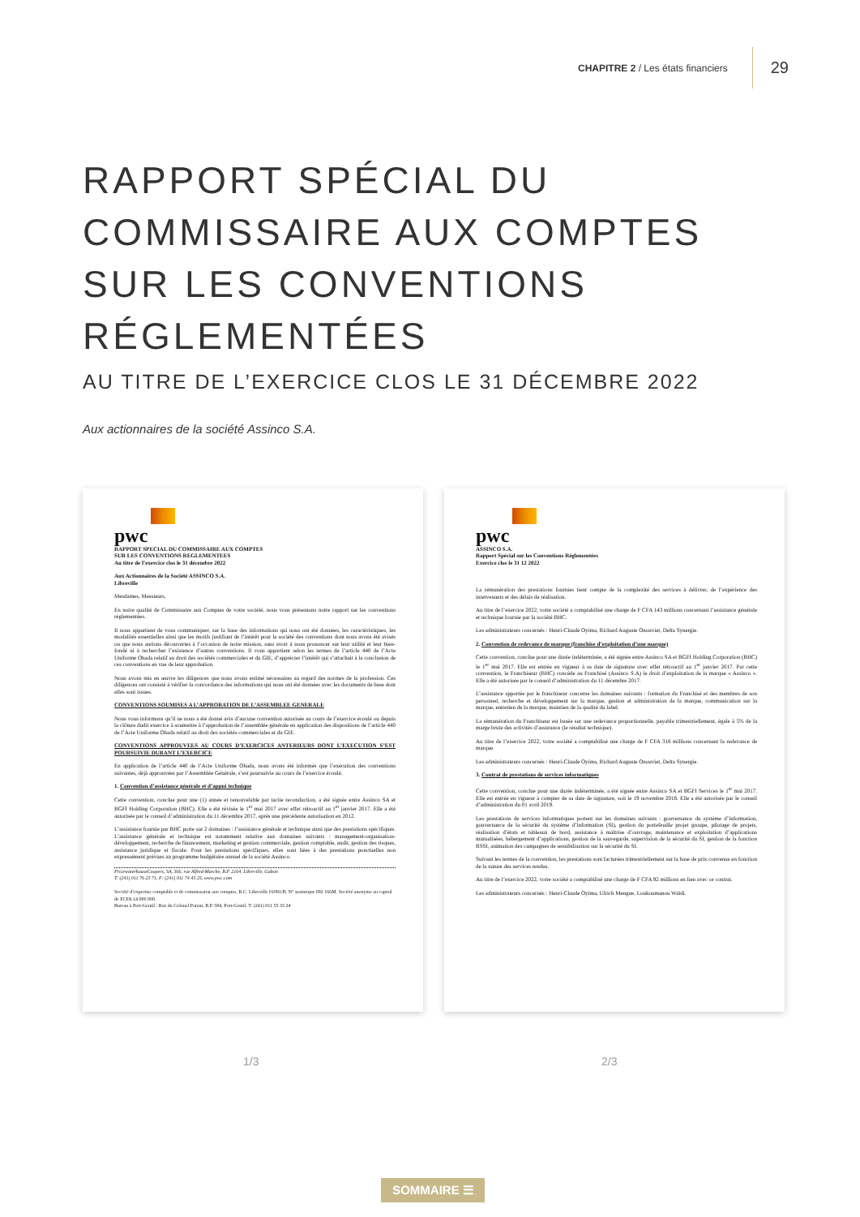CHAPITRE 2 / Les états financiers
29
RAPPORT SPÉCIAL DU
COMMISSAIRE AUX COMPTES
SUR LES CONVENTIONS
RÉGLEMENTÉES
AU TITRE DE L’EXERCICE CLOS LE 31 DÉCEMBRE 2022
Aux actionnaires de la société Assinco S.A.
pwc
RAPPORT SPECIAL DU COMMISSAIRE AUX COMPTES
SUR LES CONVENTIONS REGLEMENTEES
Au titre de l’exercice clos le 31 décembre 2022
Aux Actionnaires de la Société ASSINCO S.A.
Libreville
Mesdames, Messieurs,
En notre qualité de Commissaire aux Comptes de votre société, nous vous présentons notre rapport sur les conventions règlementées.
Il nous appartient de vous communiquer, sur la base des informations qui nous ont été données, les caractéristiques, les modalités essentielles ainsi que les motifs justifiant de l’intérêt pour la société des conventions dont nous avons été avisés ou que nous aurions découvertes à l’occasion de notre mission, sans avoir à nous prononcer sur leur utilité et leur bien-fondé ni à rechercher l’existence d’autres conventions. Il vous appartient selon les termes de l’article 440 de l’Acte Uniforme Ohada relatif au droit des sociétés commerciales et du GIE, d’apprécier l’intérêt qui s’attachait à la conclusion de ces conventions en vue de leur approbation.
Nous avons mis en œuvre les diligences que nous avons estimé nécessaires au regard des normes de la profession. Ces diligences ont consisté à vérifier la concordance des informations qui nous ont été données avec les documents de base dont elles sont issues.
CONVENTIONS SOUMISES A L’APPROBATION DE L’ASSEMBLEE GENERALE
Nous vous informons qu’il ne nous a été donné avis d’aucune convention autorisée au cours de l’exercice écoulé ou depuis la clôture dudit exercice à soumettre à l’approbation de l’assemblée générale en application des dispositions de l’article 440 de l’Acte Uniforme Ohada relatif au droit des sociétés commerciales et du GIE.
CONVENTIONS APPROUVEES AU COURS D’EXERCICES ANTERIEURS DONT L’EXECUTION S’EST POURSUIVIE DURANT L’EXERCICE
En application de l’article 440 de l’Acte Uniforme Ohada, nous avons été informés que l’exécution des conventions suivantes, déjà approuvées par l’Assemblée Générale, s’est poursuivie au cours de l’exercice écoulé.
1. Convention d’assistance générale et d’appui technique
Cette convention, conclue pour une (1) année et renouvelable par tacite reconduction, a été signée entre Assinco SA et BGFI Holding Corporation (BHC). Elle a été révisée le 1<sup>er</sup> mai 2017 avec effet rétroactif au 1<sup>er</sup> janvier 2017. Elle a été autorisée par le conseil d’administration du 11 décembre 2017, après une précédente autorisation en 2012.
L’assistance fournie par BHC porte sur 2 domaines : l’assistance générale et technique ainsi que des prestations spécifiques. L’assistance générale et technique est notamment relative aux domaines suivants : management-organisation-développement, recherche de financement, marketing et gestion commerciale, gestion comptable, audit, gestion des risques, assistance juridique et fiscale. Pour les prestations spécifiques, elles sont liées à des prestations ponctuelles non expressément prévues au programme budgétaire annuel de la société Assinco.
PricewaterhouseCoopers, SA, 366, rue Alfred-Marche, B.P. 2164, Libreville, Gabon
T: (241) 011 76 23 71, F: (241) 011 74 43 25, www.pwc.com
Société d’expertise comptable et de commissariat aux comptes. R.C. Libreville 01091/B. N° statistique 092 166M. Société anonyme au capital de FCFA 14 000 000.
Bureau à Port-Gentil : Rue du Colonel Parant, B.P. 584, Port-Gentil, T: (241) 011 55 33 24
pwc
ASSINCO S.A.
Rapport Spécial sur les Conventions Règlementées
Exercice clos le 31 12 2022
La rémunération des prestations fournies tient compte de la complexité des services à délivrer, de l’expérience des intervenants et des délais de réalisation.
Au titre de l’exercice 2022, votre société a comptabilisé une charge de F CFA 143 millions concernant l’assistance générale et technique fournie par la société BHC.
Les administrateurs concernés : Henri-Claude Oyima, Richard Auguste Onouviet, Delta Synergie.
2. Convention de redevance de marque (franchise d’exploitation d’une marque)
Cette convention, conclue pour une durée indéterminée, a été signée entre Assinco SA et BGFI Holding Corporation (BHC) le 1<sup>er</sup> mai 2017. Elle est entrée en vigueur à sa date de signature avec effet rétroactif au 1<sup>er</sup> janvier 2017. Par cette convention, le Franchiseur (BHC) concède au Franchisé (Assinco S.A) le droit d’exploitation de la marque « Assinco ». Elle a été autorisée par le conseil d’administration du 11 décembre 2017.
L’assistance apportée par le franchiseur concerne les domaines suivants : formation du Franchisé et des membres de son personnel, recherche et développement sur la marque, gestion et administration de la marque, communication sur la marque, entretien de la marque, maintien de la qualité du label.
La rémunération du Franchiseur est basée sur une redevance proportionnelle, payable trimestriellement, égale à 5% de la marge brute des activités d’assurance (le résultat technique).
Au titre de l’exercice 2022, votre société a comptabilisé une charge de F CFA 318 millions concernant la redevance de marque.
Les administrateurs concernés : Henri-Claude Oyima, Richard Auguste Onouviet, Delta Synergie.
3. Contrat de prestations de services informatiques
Cette convention, conclue pour une durée indéterminée, a été signée entre Assinco SA et BGFI Services le 1<sup>er</sup> mai 2017. Elle est entrée en vigueur à compter de sa date de signature, soit le 19 novembre 2018. Elle a été autorisée par le conseil d’administration du 01 avril 2019.
Les prestations de services informatiques portent sur les domaines suivants : gouvernance du système d’information, gouvernance de la sécurité du système d’information (SI), gestion du portefeuille projet groupe, pilotage de projets, réalisation d’états et tableaux de bord, assistance à maîtrise d’ouvrage, maintenance et exploitation d’applications mutualisées, hébergement d’applications, gestion de la sauvegarde, supervision de la sécurité du SI, gestion de la fonction RSSI, animation des campagnes de sensibilisation sur la sécurité du SI.
Suivant les termes de la convention, les prestations sont facturées trimestriellement sur la base de prix convenus en fonction de la nature des services rendus.
Au titre de l’exercice 2022, votre société a comptabilisé une charge de F CFA 92 millions en lien avec ce contrat.
Les administrateurs concernés : Henri-Claude Oyima, Ulrich Mengue, Loukoumanou Waïdi.
1/3 2/3
SOMMAIRE ☰